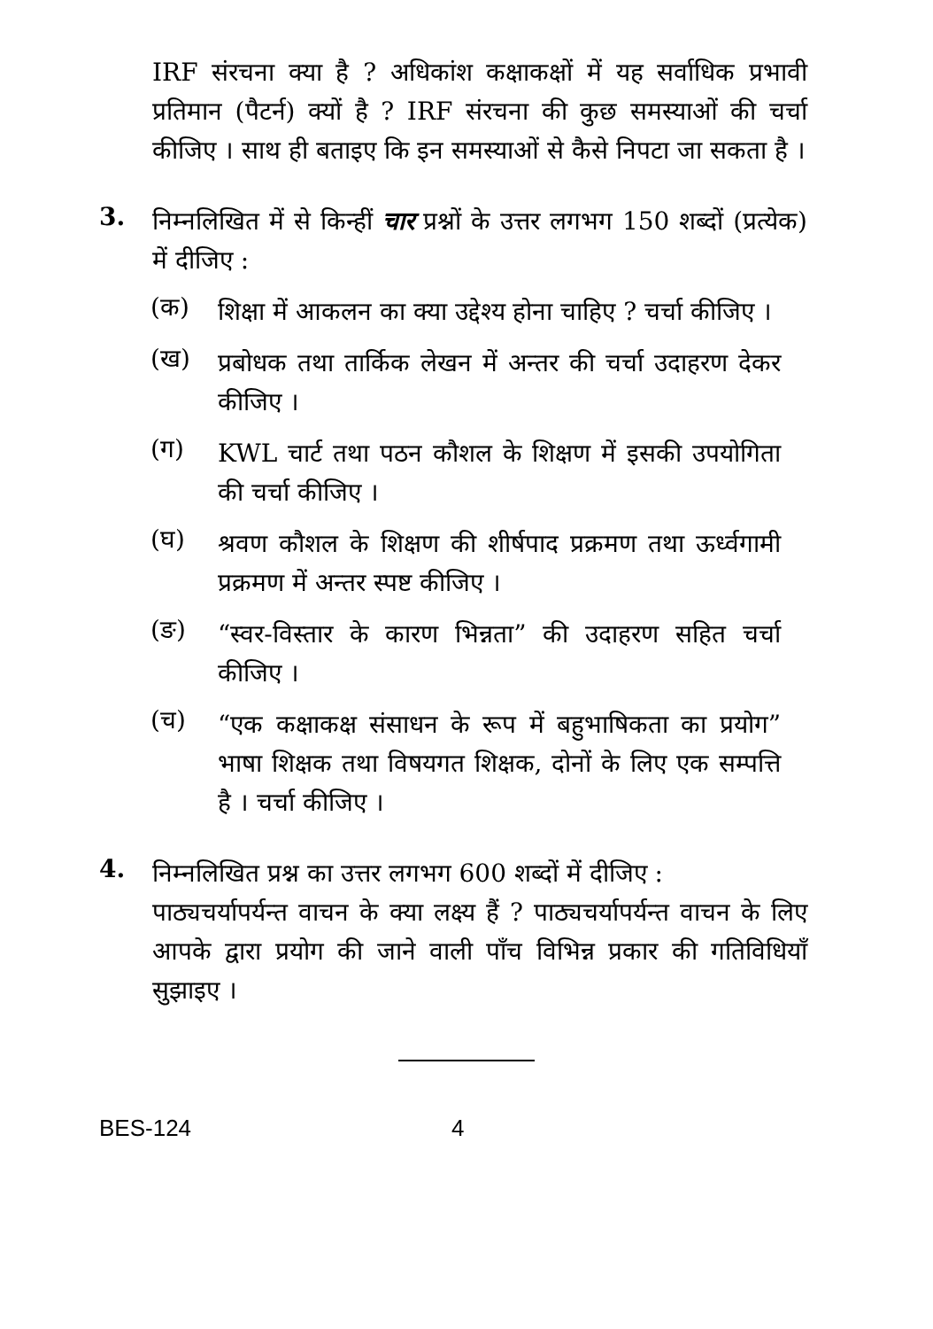IRF संरचना क्या है ? अधिकांश कक्षाकक्षों में यह सर्वाधिक प्रभावी प्रतिमान (पैटर्न) क्यों है ? IRF संरचना की कुछ समस्याओं की चर्चा कीजिए । साथ ही बताइए कि इन समस्याओं से कैसे निपटा जा सकता है ।
3.
निम्नलिखित में से किन्हीं चार प्रश्नों के उत्तर लगभग 150 शब्दों (प्रत्येक) में दीजिए :
(क)
शिक्षा में आकलन का क्या उद्देश्य होना चाहिए ? चर्चा कीजिए ।
(ख)
प्रबोधक तथा तार्किक लेखन में अन्तर की चर्चा उदाहरण देकर कीजिए ।
(ग)
KWL चार्ट तथा पठन कौशल के शिक्षण में इसकी उपयोगिता की चर्चा कीजिए ।
(घ)
श्रवण कौशल के शिक्षण की शीर्षपाद प्रक्रमण तथा ऊर्ध्वगामी प्रक्रमण में अन्तर स्पष्ट कीजिए ।
(ङ)
“स्वर-विस्तार के कारण भिन्नता” की उदाहरण सहित चर्चा कीजिए ।
(च)
“एक कक्षाकक्ष संसाधन के रूप में बहुभाषिकता का प्रयोग” भाषा शिक्षक तथा विषयगत शिक्षक, दोनों के लिए एक सम्पत्ति है । चर्चा कीजिए ।
4.
निम्नलिखित प्रश्न का उत्तर लगभग 600 शब्दों में दीजिए :
पाठ्यचर्यापर्यन्त वाचन के क्या लक्ष्य हैं ? पाठ्यचर्यापर्यन्त वाचन के लिए आपके द्वारा प्रयोग की जाने वाली पाँच विभिन्न प्रकार की गतिविधियाँ सुझाइए ।
BES-124 4